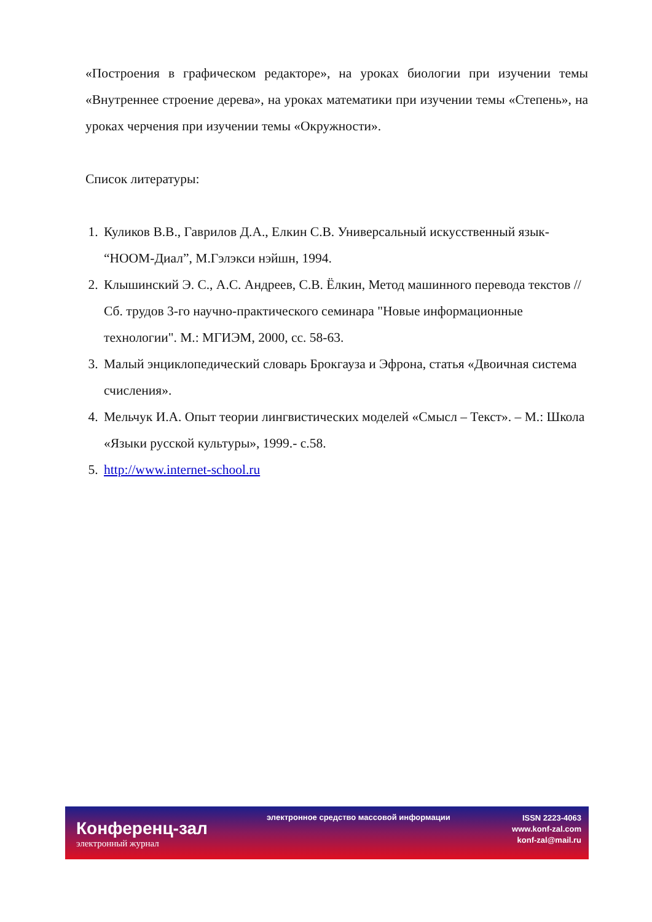«Построения в графическом редакторе», на уроках биологии при изучении темы «Внутреннее строение дерева», на уроках математики при изучении темы «Степень», на уроках черчения при изучении темы «Окружности».
Список литературы:
1. Куликов В.В., Гаврилов Д.А., Елкин С.В. Универсальный искусственный язык- “НООМ-Диал”, М.Гэлэкси нэйшн, 1994.
2. Клышинский Э. С., А.С. Андреев, С.В. Ёлкин, Метод машинного перевода текстов // Сб. трудов 3-го научно-практического семинара "Новые информационные технологии". М.: МГИЭМ, 2000, сс. 58-63.
3. Малый энциклопедический словарь Брокгауза и Эфрона, статья «Двоичная система счисления».
4. Мельчук И.А. Опыт теории лингвистических моделей «Смысл – Текст». – М.: Школа «Языки русской культуры», 1999.- с.58.
5. http://www.internet-school.ru
Конференц-зал
электронный журнал
электронное средство массовой информации
ISSN 2223-4063
www.konf-zal.com
konf-zal@mail.ru